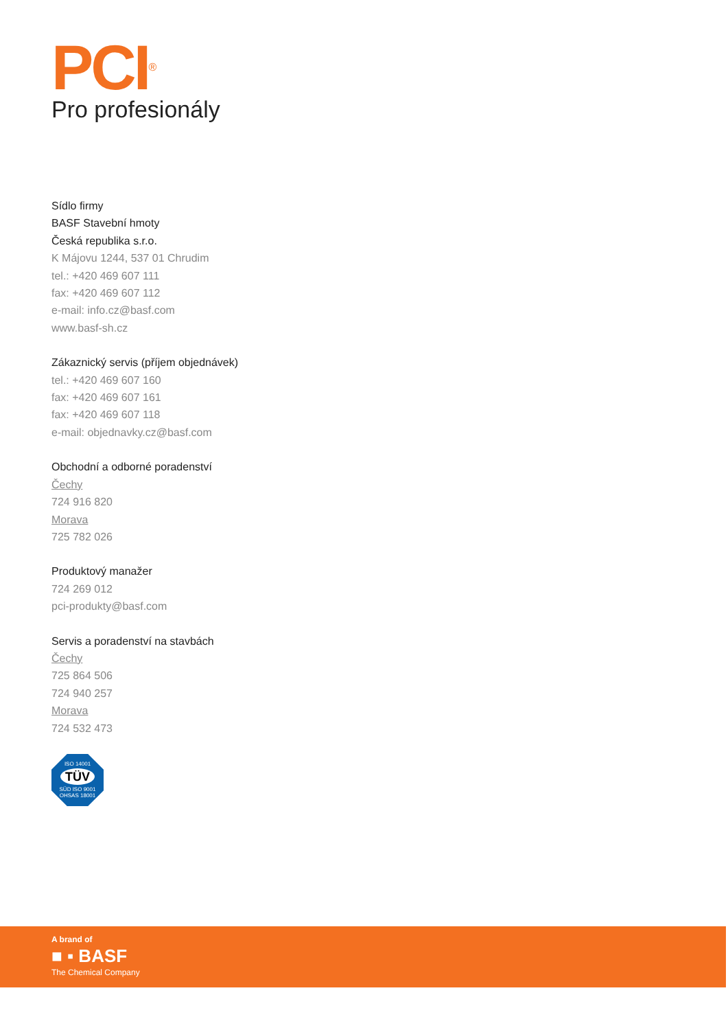PCI<sup>®</sup>
Pro profesionály
Sídlo firmy
BASF Stavební hmoty
Česká republika s.r.o.
K Májovu 1244, 537 01 Chrudim
tel.: +420 469 607 111
fax: +420 469 607 112
e-mail: info.cz@basf.com
www.basf-sh.cz
Zákaznický servis (příjem objednávek)
tel.: +420 469 607 160
fax: +420 469 607 161
fax: +420 469 607 118
e-mail: objednavky.cz@basf.com
Obchodní a odborné poradenství
Čechy
724 916 820
Morava
725 782 026
Produktový manažer
724 269 012
pci-produkty@basf.com
Servis a poradenství na stavbách
Čechy
725 864 506
724 940 257
Morava
724 532 473
ISO 14001
TÜV
SÜD ISO 9001 OHSAS 18001
A brand of
■ ▪ BASF
The Chemical Company